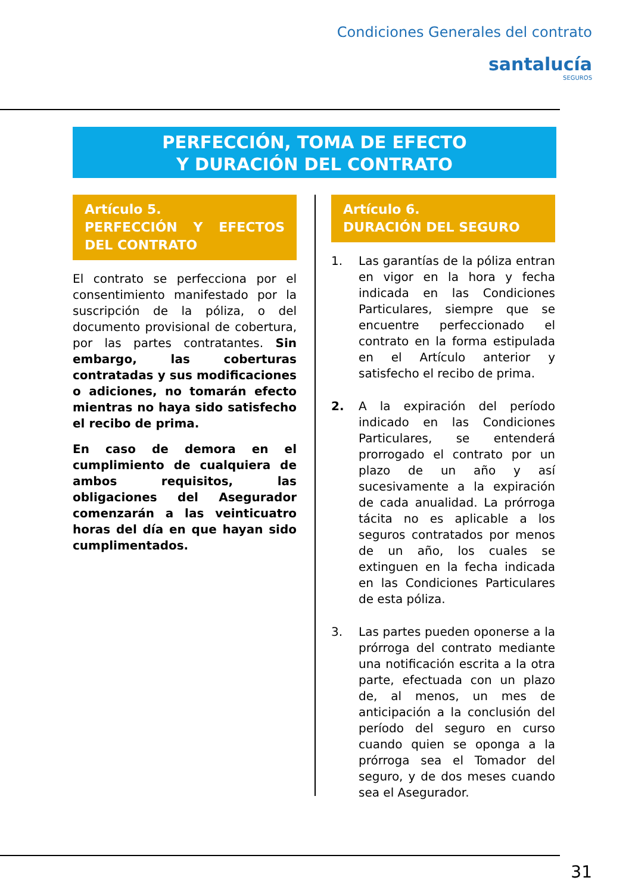Condiciones Generales del contrato
santalucía
SEGUROS
PERFECCIÓN, TOMA DE EFECTO
Y DURACIÓN DEL CONTRATO
Artículo 5.
PERFECCIÓN Y EFECTOS DEL CONTRATO
El contrato se perfecciona por el consentimiento manifestado por la suscripción de la póliza, o del documento provisional de cobertura, por las partes contratantes. Sin embargo, las coberturas contratadas y sus modificaciones o adiciones, no tomarán efecto mientras no haya sido satisfecho el recibo de prima.
En caso de demora en el cumplimiento de cualquiera de ambos requisitos, las obligaciones del Asegurador comenzarán a las veinticuatro horas del día en que hayan sido cumplimentados.
Artículo 6.
DURACIÓN DEL SEGURO
1. Las garantías de la póliza entran en vigor en la hora y fecha indicada en las Condiciones Particulares, siempre que se encuentre perfeccionado el contrato en la forma estipulada en el Artículo anterior y satisfecho el recibo de prima.
2. A la expiración del período indicado en las Condiciones Particulares, se entenderá prorrogado el contrato por un plazo de un año y así sucesivamente a la expiración de cada anualidad. La prórroga tácita no es aplicable a los seguros contratados por menos de un año, los cuales se extinguen en la fecha indicada en las Condiciones Particulares de esta póliza.
3. Las partes pueden oponerse a la prórroga del contrato mediante una notificación escrita a la otra parte, efectuada con un plazo de, al menos, un mes de anticipación a la conclusión del período del seguro en curso cuando quien se oponga a la prórroga sea el Tomador del seguro, y de dos meses cuando sea el Asegurador.
31